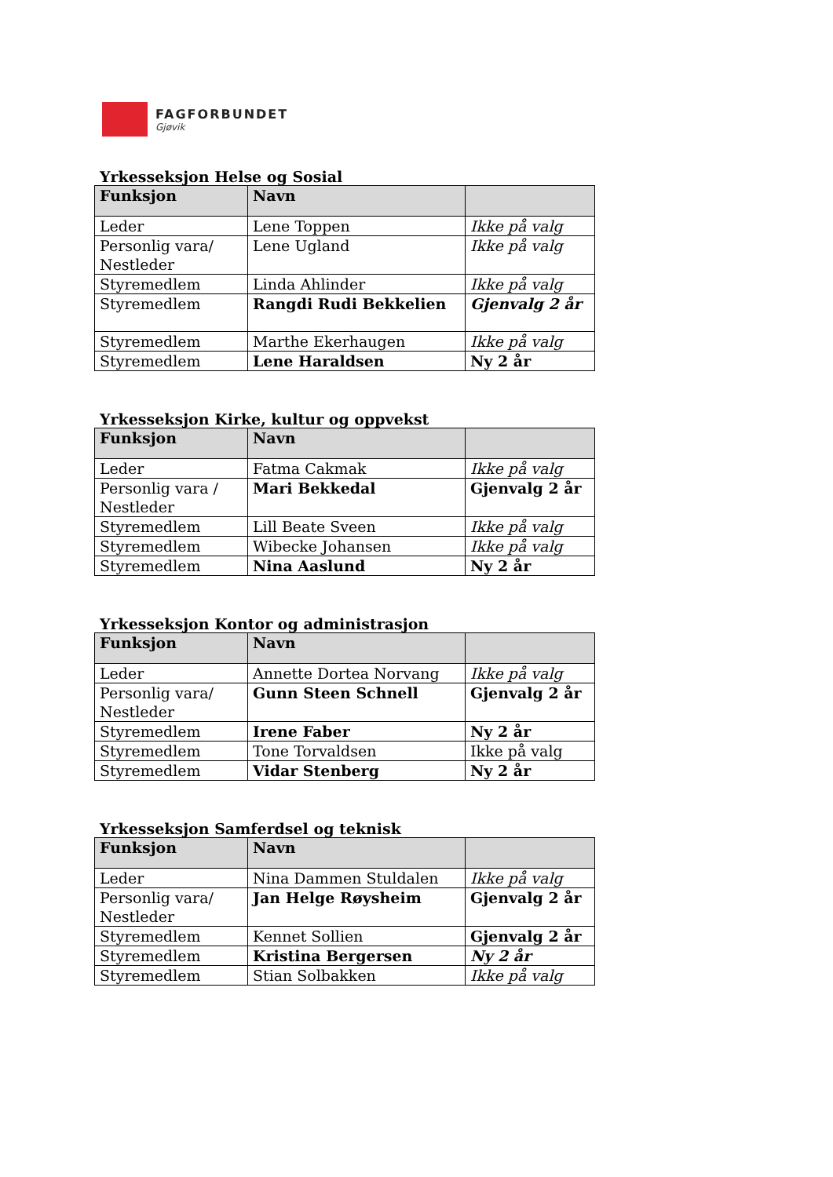FAGFORBUNDET
Gjøvik
Yrkesseksjon Helse og Sosial
| Funksjon | Navn | |
| --- | --- | --- |
| Leder | Lene Toppen | Ikke på valg |
| Personlig vara/ Nestleder | Lene Ugland | Ikke på valg |
| Styremedlem | Linda Ahlinder | Ikke på valg |
| Styremedlem | Rangdi Rudi Bekkelien | Gjenvalg 2 år |
| Styremedlem | Marthe Ekerhaugen | Ikke på valg |
| Styremedlem | Lene Haraldsen | Ny 2 år |
Yrkesseksjon Kirke, kultur og oppvekst
| Funksjon | Navn | |
| --- | --- | --- |
| Leder | Fatma Cakmak | Ikke på valg |
| Personlig vara / Nestleder | Mari Bekkedal | Gjenvalg 2 år |
| Styremedlem | Lill Beate Sveen | Ikke på valg |
| Styremedlem | Wibecke Johansen | Ikke på valg |
| Styremedlem | Nina Aaslund | Ny 2 år |
Yrkesseksjon Kontor og administrasjon
| Funksjon | Navn | |
| --- | --- | --- |
| Leder | Annette Dortea Norvang | Ikke på valg |
| Personlig vara/ Nestleder | Gunn Steen Schnell | Gjenvalg 2 år |
| Styremedlem | Irene Faber | Ny 2 år |
| Styremedlem | Tone Torvaldsen | Ikke på valg |
| Styremedlem | Vidar Stenberg | Ny 2 år |
Yrkesseksjon Samferdsel og teknisk
| Funksjon | Navn | |
| --- | --- | --- |
| Leder | Nina Dammen Stuldalen | Ikke på valg |
| Personlig vara/ Nestleder | Jan Helge Røysheim | Gjenvalg 2 år |
| Styremedlem | Kennet Sollien | Gjenvalg 2 år |
| Styremedlem | Kristina Bergersen | Ny 2 år |
| Styremedlem | Stian Solbakken | Ikke på valg |